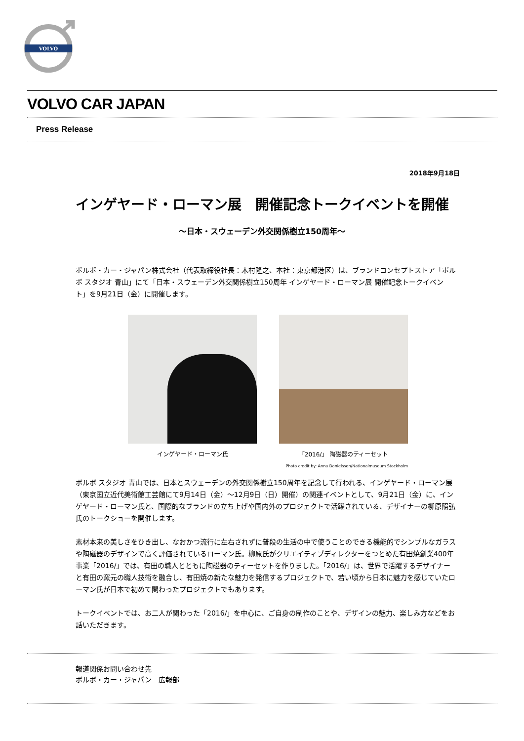VOLVO
VOLVO CAR JAPAN
Press Release
2018年9月18日
インゲヤード・ローマン展　開催記念トークイベントを開催
～日本・スウェーデン外交関係樹立150周年～
ボルボ・カー・ジャパン株式会社（代表取締役社長：木村隆之、本社：東京都港区）は、ブランドコンセプトストア「ボルボ スタジオ 青山」にて「日本・スウェーデン外交関係樹立150周年 インゲヤード・ローマン展 開催記念トークイベント」を9月21日（金）に開催します。
インゲヤード・ローマン氏 「2016/」 陶磁器のティーセット
Photo credit by: Anna Danielsson/Nationalmuseum Stockholm
ボルボ スタジオ 青山では、日本とスウェーデンの外交関係樹立150周年を記念して行われる、インゲヤード・ローマン展（東京国立近代美術館工芸館にて9月14日（金）～12月9日（日）開催）の関連イベントとして、9月21日（金）に、インゲヤード・ローマン氏と、国際的なブランドの立ち上げや国内外のプロジェクトで活躍されている、デザイナーの柳原照弘氏のトークショーを開催します。
素材本来の美しさをひき出し、なおかつ流行に左右されずに普段の生活の中で使うことのできる機能的でシンプルなガラスや陶磁器のデザインで高く評価されているローマン氏。柳原氏がクリエイティブディレクターをつとめた有田焼創業400年事業「2016/」では、有田の職人とともに陶磁器のティーセットを作りました。「2016/」は、世界で活躍するデザイナーと有田の窯元の職人技術を融合し、有田焼の新たな魅力を発信するプロジェクトで、若い頃から日本に魅力を感じていたローマン氏が日本で初めて関わったプロジェクトでもあります。
トークイベントでは、お二人が関わった「2016/」を中心に、ご自身の制作のことや、デザインの魅力、楽しみ方などをお話いただきます。
報道関係お問い合わせ先
ボルボ・カー・ジャパン　広報部